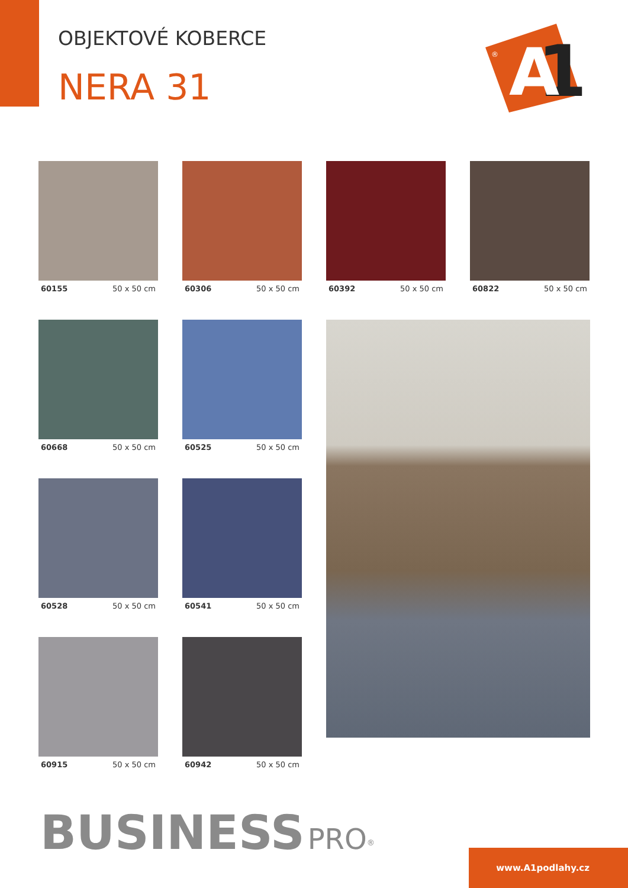OBJEKTOVÉ KOBERCE
NERA 31
1
A
®
60155 50 x 50 cm
60306 50 x 50 cm
60392 50 x 50 cm
60822 50 x 50 cm
60668 50 x 50 cm
60525 50 x 50 cm
60528 50 x 50 cm
60541 50 x 50 cm
60915 50 x 50 cm
60942 50 x 50 cm
BUSINESS PRO<sup>®</sup>
www.A1podlahy.cz